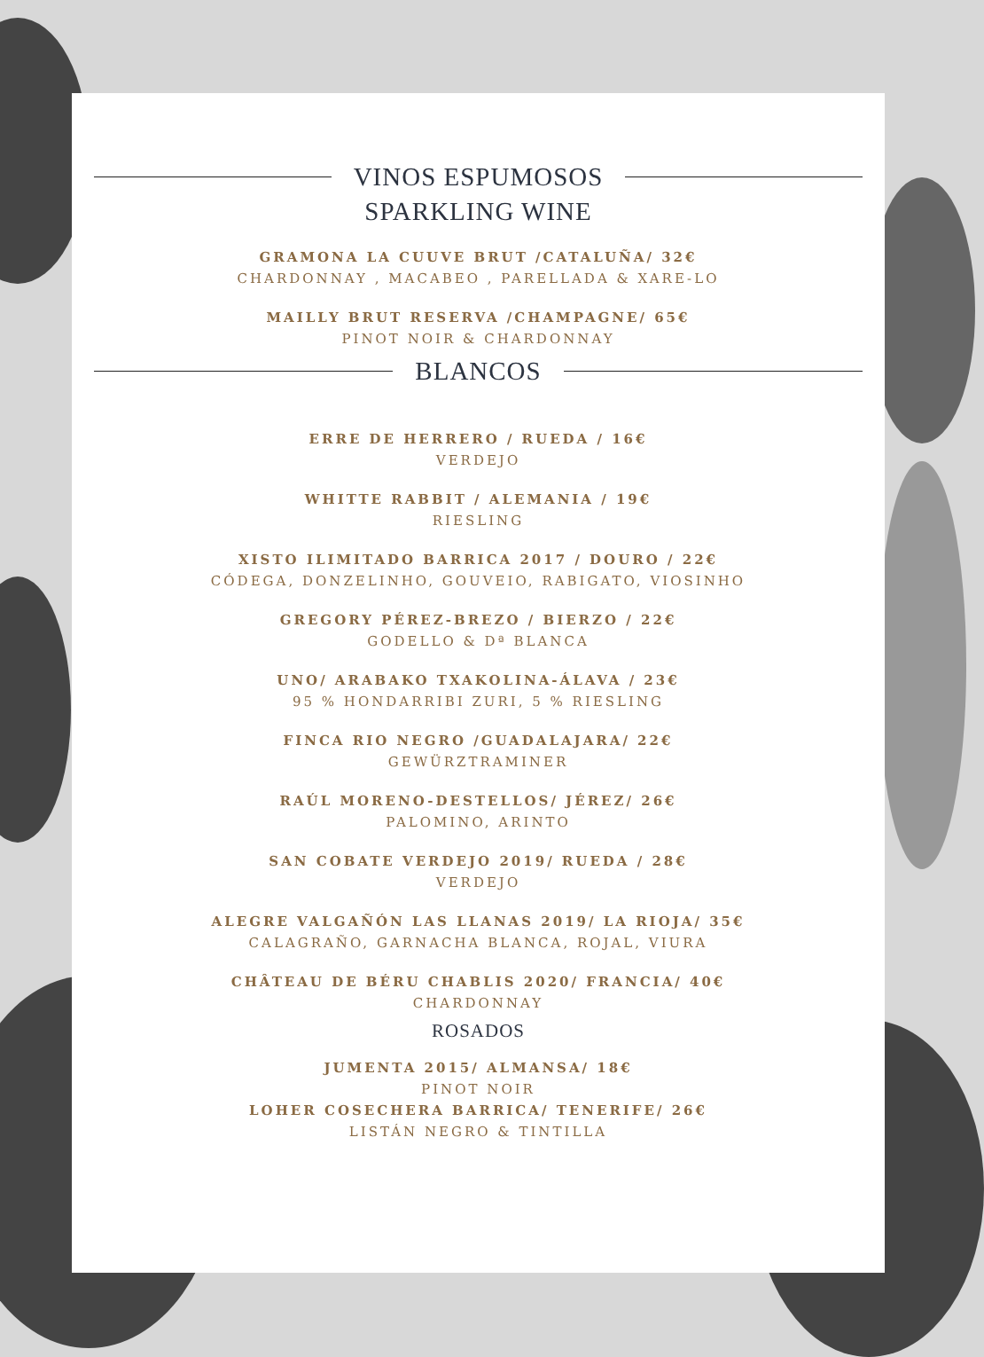VINOS ESPUMOSOS
SPARKLING WINE
GRAMONA LA CUUVE BRUT /CATALUÑA/ 32€
CHARDONNAY , MACABEO , PARELLADA & XARE-LO
MAILLY BRUT RESERVA /CHAMPAGNE/ 65€
PINOT NOIR & CHARDONNAY
BLANCOS
ERRE DE HERRERO / RUEDA / 16€
VERDEJO
WHITTE RABBIT / ALEMANIA / 19€
RIESLING
XISTO ILIMITADO BARRICA 2017 / DOURO / 22€
CÓDEGA, DONZELINHO, GOUVEIO, RABIGATO, VIOSINHO
GREGORY PÉREZ-BREZO / BIERZO / 22€
GODELLO & Dª BLANCA
UNO/ ARABAKO TXAKOLINA-ÁLAVA / 23€
95 % HONDARRIBI ZURI, 5 % RIESLING
FINCA RIO NEGRO /GUADALAJARA/ 22€
GEWÜRZTRAMINER
RAÚL MORENO-DESTELLOS/ JÉREZ/ 26€
PALOMINO, ARINTO
SAN COBATE VERDEJO 2019/ RUEDA / 28€
VERDEJO
ALEGRE VALGAÑÓN LAS LLANAS 2019/ LA RIOJA/ 35€
CALAGRAÑO, GARNACHA BLANCA, ROJAL, VIURA
CHÂTEAU DE BÉRU CHABLIS 2020/ FRANCIA/ 40€
CHARDONNAY
ROSADOS
JUMENTA 2015/ ALMANSA/ 18€
PINOT NOIR
LOHER COSECHERA BARRICA/ TENERIFE/ 26€
LISTÁN NEGRO & TINTILLA